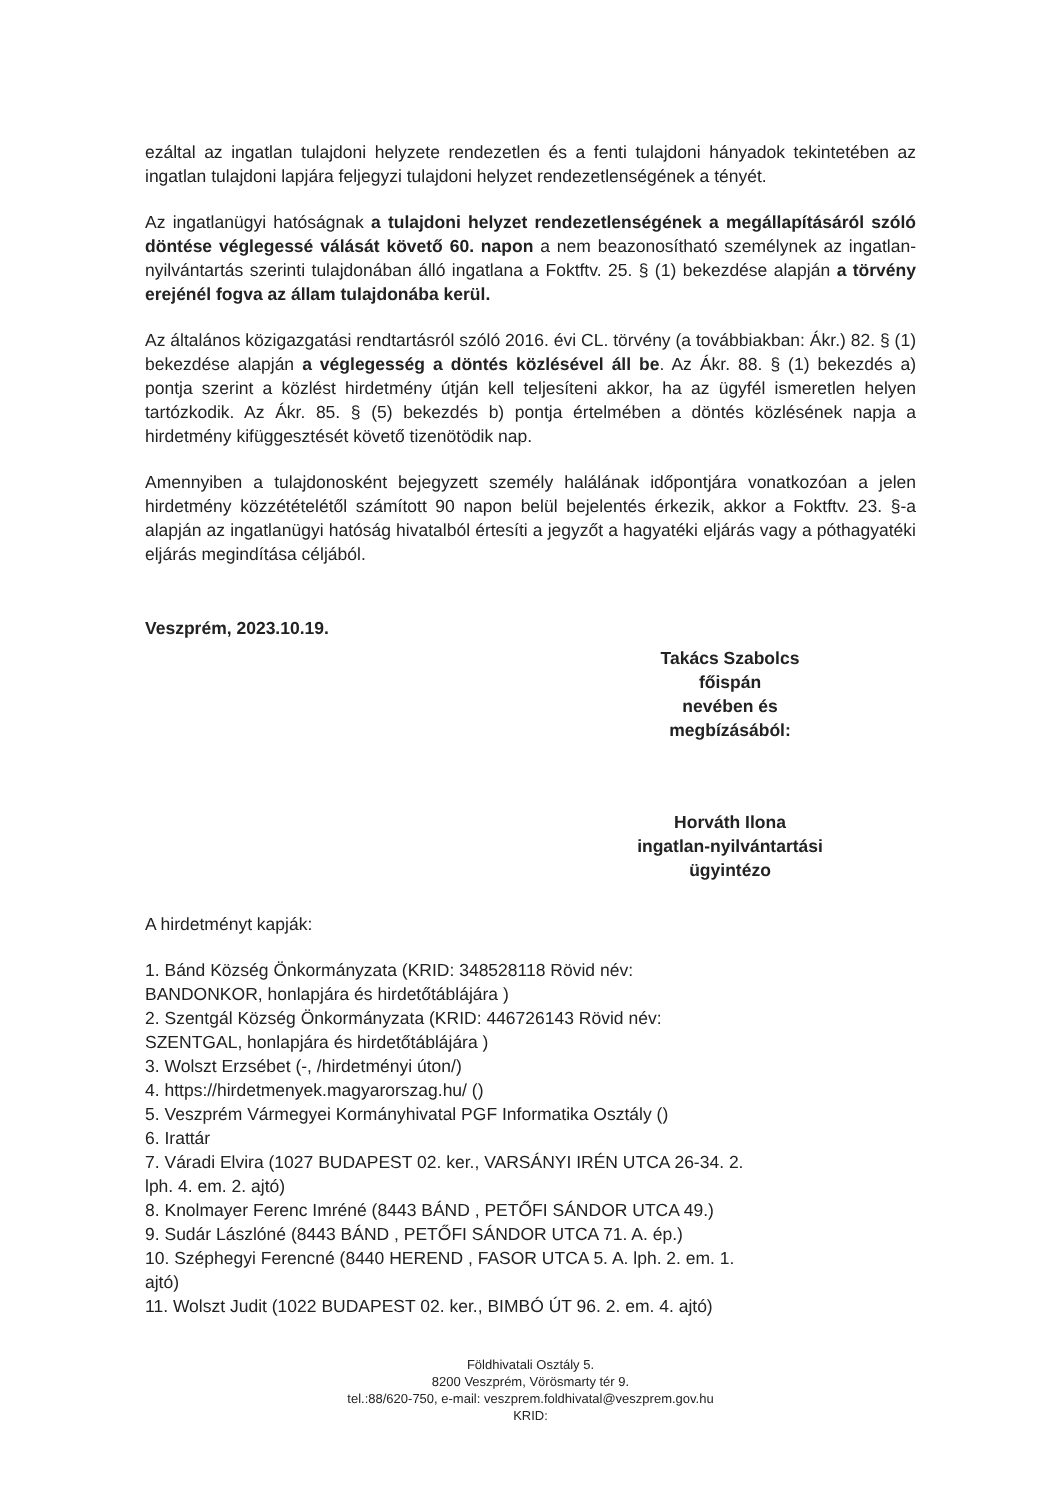ezáltal az ingatlan tulajdoni helyzete rendezetlen és a fenti tulajdoni hányadok tekintetében az ingatlan tulajdoni lapjára feljegyzi tulajdoni helyzet rendezetlenségének a tényét.
Az ingatlanügyi hatóságnak a tulajdoni helyzet rendezetlenségének a megállapításáról szóló döntése véglegessé válását követő 60. napon a nem beazonosítható személynek az ingatlan- nyilvántartás szerinti tulajdonában álló ingatlana a Foktftv. 25. § (1) bekezdése alapján a törvény erejénél fogva az állam tulajdonába kerül.
Az általános közigazgatási rendtartásról szóló 2016. évi CL. törvény (a továbbiakban: Ákr.) 82. § (1) bekezdése alapján a véglegesség a döntés közlésével áll be. Az Ákr. 88. § (1) bekezdés a) pontja szerint a közlést hirdetmény útján kell teljesíteni akkor, ha az ügyfél ismeretlen helyen tartózkodik. Az Ákr. 85. § (5) bekezdés b) pontja értelmében a döntés közlésének napja a hirdetmény kifüggesztését követő tizenötödik nap.
Amennyiben a tulajdonosként bejegyzett személy halálának időpontjára vonatkozóan a jelen hirdetmény közzétételétől számított 90 napon belül bejelentés érkezik, akkor a Foktftv. 23. §-a alapján az ingatlanügyi hatóság hivatalból értesíti a jegyzőt a hagyatéki eljárás vagy a póthagyatéki eljárás megindítása céljából.
Veszprém, 2023.10.19.
Takács Szabolcs
főispán
nevében és
megbízásából:
Horváth Ilona
ingatlan-nyilvántartási
ügyintézo
A hirdetményt kapják:
1. Bánd Község Önkormányzata (KRID: 348528118 Rövid név:
BANDONKOR, honlapjára és hirdetőtáblájára )
2. Szentgál Község Önkormányzata (KRID: 446726143 Rövid név:
SZENTGAL, honlapjára és hirdetőtáblájára )
3. Wolszt Erzsébet (-, /hirdetményi úton/)
4. https://hirdetmenyek.magyarorszag.hu/ ()
5. Veszprém Vármegyei Kormányhivatal PGF Informatika Osztály ()
6. Irattár
7. Váradi Elvira (1027 BUDAPEST 02. ker., VARSÁNYI IRÉN UTCA 26-34. 2.
lph. 4. em. 2. ajtó)
8. Knolmayer Ferenc Imréné (8443 BÁND , PETŐFI SÁNDOR UTCA 49.)
9. Sudár Lászlóné (8443 BÁND , PETŐFI SÁNDOR UTCA 71. A. ép.)
10. Széphegyi Ferencné (8440 HEREND , FASOR UTCA 5. A. lph. 2. em. 1.
ajtó)
11. Wolszt Judit (1022 BUDAPEST 02. ker., BIMBÓ ÚT 96. 2. em. 4. ajtó)
Földhivatali Osztály 5.
8200 Veszprém, Vörösmarty tér 9.
tel.:88/620-750, e-mail: veszprem.foldhivatal@veszprem.gov.hu
KRID: